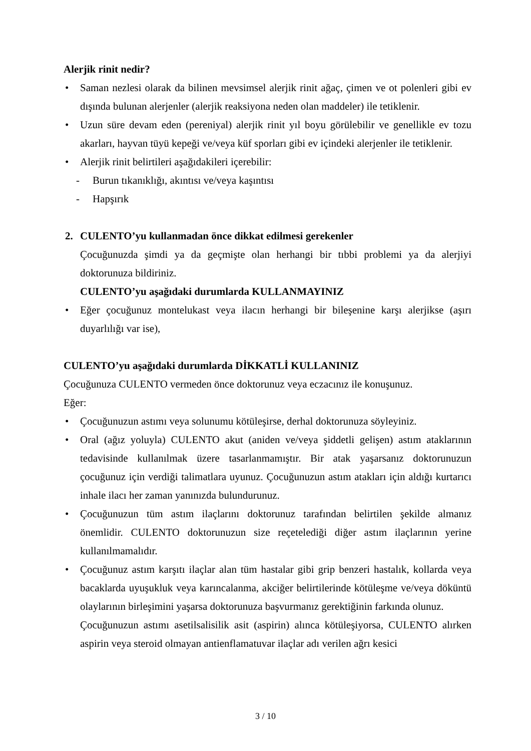Alerjik rinit nedir?
• Saman nezlesi olarak da bilinen mevsimsel alerjik rinit ağaç, çimen ve ot polenleri gibi ev dışında bulunan alerjenler (alerjik reaksiyona neden olan maddeler) ile tetiklenir.
• Uzun süre devam eden (pereniyal) alerjik rinit yıl boyu görülebilir ve genellikle ev tozu akarları, hayvan tüyü kepeği ve/veya küf sporları gibi ev içindeki alerjenler ile tetiklenir.
• Alerjik rinit belirtileri aşağıdakileri içerebilir:
- Burun tıkanıklığı, akıntısı ve/veya kaşıntısı
- Hapşırık
2. CULENTO’yu kullanmadan önce dikkat edilmesi gerekenler
Çocuğunuzda şimdi ya da geçmişte olan herhangi bir tıbbi problemi ya da alerjiyi doktorunuza bildiriniz.
CULENTO’yu aşağıdaki durumlarda KULLANMAYINIZ
• Eğer çocuğunuz montelukast veya ilacın herhangi bir bileşenine karşı alerjikse (aşırı duyarlılığı var ise),
CULENTO’yu aşağıdaki durumlarda DİKKATLİ KULLANINIZ
Çocuğunuza CULENTO vermeden önce doktorunuz veya eczacınız ile konuşunuz.
Eğer:
• Çocuğunuzun astımı veya solunumu kötüleşirse, derhal doktorunuza söyleyiniz.
• Oral (ağız yoluyla) CULENTO akut (aniden ve/veya şiddetli gelişen) astım ataklarının tedavisinde kullanılmak üzere tasarlanmamıştır. Bir atak yaşarsanız doktorunuzun çocuğunuz için verdiği talimatlara uyunuz. Çocuğunuzun astım atakları için aldığı kurtarıcı inhale ilacı her zaman yanınızda bulundurunuz.
• Çocuğunuzun tüm astım ilaçlarını doktorunuz tarafından belirtilen şekilde almanız önemlidir. CULENTO doktorunuzun size reçetelediği diğer astım ilaçlarının yerine kullanılmamalıdır.
• Çocuğunuz astım karşıtı ilaçlar alan tüm hastalar gibi grip benzeri hastalık, kollarda veya bacaklarda uyuşukluk veya karıncalanma, akciğer belirtilerinde kötüleşme ve/veya döküntü olaylarının birleşimini yaşarsa doktorunuza başvurmanız gerektiğinin farkında olunuz.
Çocuğunuzun astımı asetilsalisilik asit (aspirin) alınca kötüleşiyorsa, CULENTO alırken aspirin veya steroid olmayan antienflamatuvar ilaçlar adı verilen ağrı kesici
3 / 10